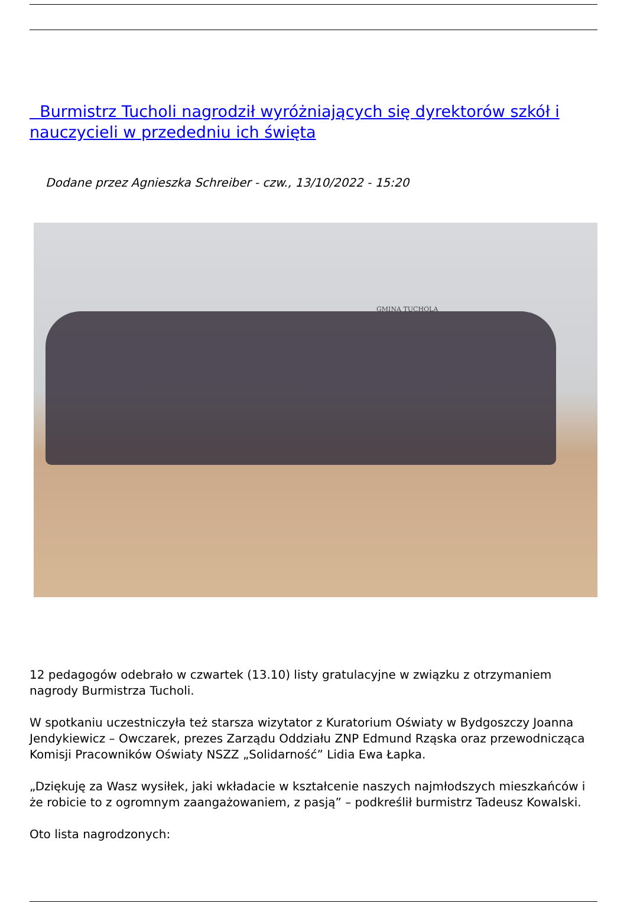Burmistrz Tucholi nagrodził wyróżniających się dyrektorów szkół i nauczycieli w przededniu ich święta
Dodane przez Agnieszka Schreiber - czw., 13/10/2022 - 15:20
GMINA TUCHOLA
12 pedagogów odebrało w czwartek (13.10) listy gratulacyjne w związku z otrzymaniem nagrody Burmistrza Tucholi.
W spotkaniu uczestniczyła też starsza wizytator z Kuratorium Oświaty w Bydgoszczy Joanna Jendykiewicz – Owczarek, prezes Zarządu Oddziału ZNP Edmund Rząska oraz przewodnicząca Komisji Pracowników Oświaty NSZZ „Solidarność” Lidia Ewa Łapka.
„Dziękuję za Wasz wysiłek, jaki wkładacie w kształcenie naszych najmłodszych mieszkańców i że robicie to z ogromnym zaangażowaniem, z pasją” – podkreślił burmistrz Tadeusz Kowalski.
Oto lista nagrodzonych: